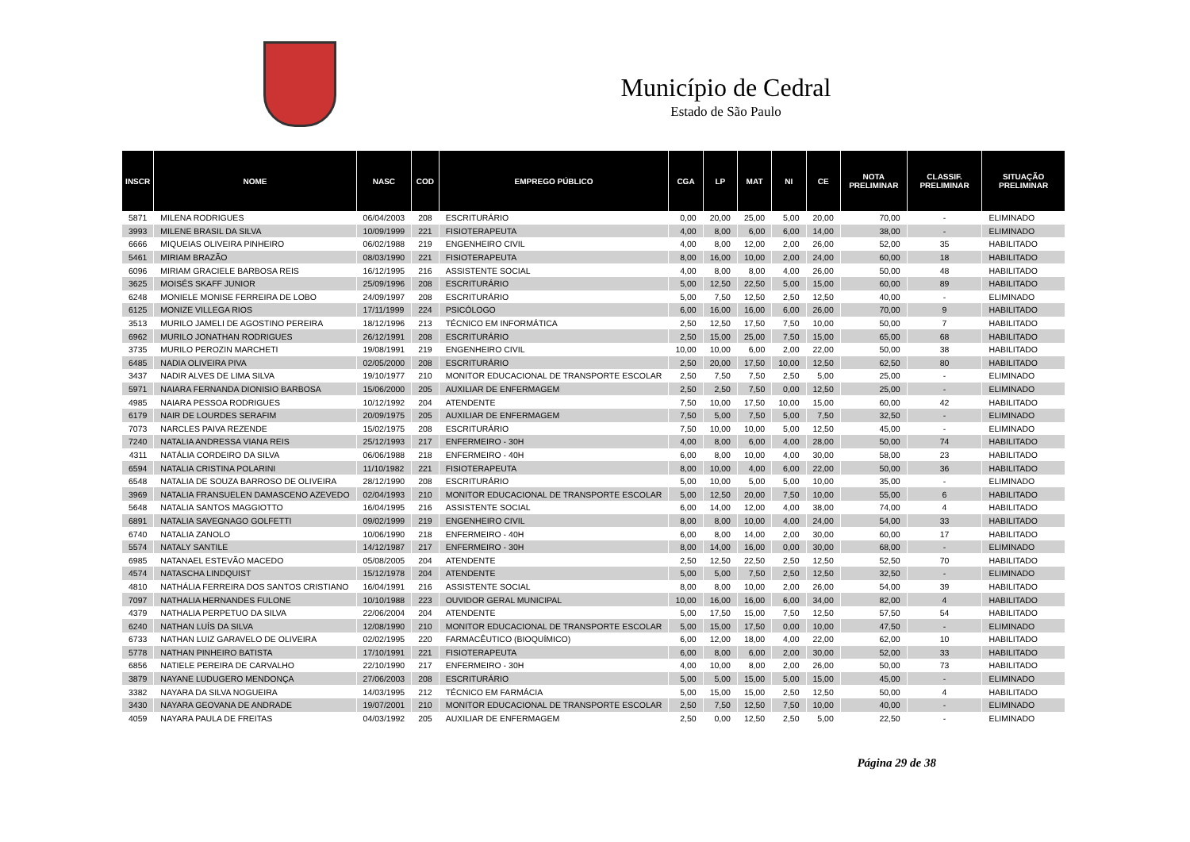Município de Cedral
Estado de São Paulo
| INSCR | NOME | NASC | COD | EMPREGO PÚBLICO | CGA | LP | MAT | NI | CE | NOTA PRELIMINAR | CLASSIF. PRELIMINAR | SITUAÇÃO PRELIMINAR |
| --- | --- | --- | --- | --- | --- | --- | --- | --- | --- | --- | --- | --- |
| 5871 | MILENA RODRIGUES | 06/04/2003 | 208 | ESCRITURÁRIO | 0,00 | 20,00 | 25,00 | 5,00 | 20,00 | 70,00 | - | ELIMINADO |
| 3993 | MILENE BRASIL DA SILVA | 10/09/1999 | 221 | FISIOTERAPEUTA | 4,00 | 8,00 | 6,00 | 6,00 | 14,00 | 38,00 | - | ELIMINADO |
| 6666 | MIQUEIAS OLIVEIRA PINHEIRO | 06/02/1988 | 219 | ENGENHEIRO CIVIL | 4,00 | 8,00 | 12,00 | 2,00 | 26,00 | 52,00 | 35 | HABILITADO |
| 5461 | MIRIAM BRAZÃO | 08/03/1990 | 221 | FISIOTERAPEUTA | 8,00 | 16,00 | 10,00 | 2,00 | 24,00 | 60,00 | 18 | HABILITADO |
| 6096 | MIRIAM GRACIELE BARBOSA REIS | 16/12/1995 | 216 | ASSISTENTE SOCIAL | 4,00 | 8,00 | 8,00 | 4,00 | 26,00 | 50,00 | 48 | HABILITADO |
| 3625 | MOISÉS SKAFF JUNIOR | 25/09/1996 | 208 | ESCRITURÁRIO | 5,00 | 12,50 | 22,50 | 5,00 | 15,00 | 60,00 | 89 | HABILITADO |
| 6248 | MONIELE MONISE FERREIRA DE LOBO | 24/09/1997 | 208 | ESCRITURÁRIO | 5,00 | 7,50 | 12,50 | 2,50 | 12,50 | 40,00 | - | ELIMINADO |
| 6125 | MONIZE VILLEGA RIOS | 17/11/1999 | 224 | PSICÓLOGO | 6,00 | 16,00 | 16,00 | 6,00 | 26,00 | 70,00 | 9 | HABILITADO |
| 3513 | MURILO JAMELI DE AGOSTINO PEREIRA | 18/12/1996 | 213 | TÉCNICO EM INFORMÁTICA | 2,50 | 12,50 | 17,50 | 7,50 | 10,00 | 50,00 | 7 | HABILITADO |
| 6962 | MURILO JONATHAN RODRIGUES | 26/12/1991 | 208 | ESCRITURÁRIO | 2,50 | 15,00 | 25,00 | 7,50 | 15,00 | 65,00 | 68 | HABILITADO |
| 3735 | MURILO PEROZIN MARCHETI | 19/08/1991 | 219 | ENGENHEIRO CIVIL | 10,00 | 10,00 | 6,00 | 2,00 | 22,00 | 50,00 | 38 | HABILITADO |
| 6485 | NADIA OLIVEIRA PIVA | 02/05/2000 | 208 | ESCRITURÁRIO | 2,50 | 20,00 | 17,50 | 10,00 | 12,50 | 62,50 | 80 | HABILITADO |
| 3437 | NADIR ALVES DE LIMA SILVA | 19/10/1977 | 210 | MONITOR EDUCACIONAL DE TRANSPORTE ESCOLAR | 2,50 | 7,50 | 7,50 | 2,50 | 5,00 | 25,00 | - | ELIMINADO |
| 5971 | NAIARA FERNANDA DIONISIO BARBOSA | 15/06/2000 | 205 | AUXILIAR DE ENFERMAGEM | 2,50 | 2,50 | 7,50 | 0,00 | 12,50 | 25,00 | - | ELIMINADO |
| 4985 | NAIARA PESSOA RODRIGUES | 10/12/1992 | 204 | ATENDENTE | 7,50 | 10,00 | 17,50 | 10,00 | 15,00 | 60,00 | 42 | HABILITADO |
| 6179 | NAIR DE LOURDES SERAFIM | 20/09/1975 | 205 | AUXILIAR DE ENFERMAGEM | 7,50 | 5,00 | 7,50 | 5,00 | 7,50 | 32,50 | - | ELIMINADO |
| 7073 | NARCLES PAIVA REZENDE | 15/02/1975 | 208 | ESCRITURÁRIO | 7,50 | 10,00 | 10,00 | 5,00 | 12,50 | 45,00 | - | ELIMINADO |
| 7240 | NATALIA ANDRESSA VIANA REIS | 25/12/1993 | 217 | ENFERMEIRO - 30H | 4,00 | 8,00 | 6,00 | 4,00 | 28,00 | 50,00 | 74 | HABILITADO |
| 4311 | NATÁLIA CORDEIRO DA SILVA | 06/06/1988 | 218 | ENFERMEIRO - 40H | 6,00 | 8,00 | 10,00 | 4,00 | 30,00 | 58,00 | 23 | HABILITADO |
| 6594 | NATALIA CRISTINA POLARINI | 11/10/1982 | 221 | FISIOTERAPEUTA | 8,00 | 10,00 | 4,00 | 6,00 | 22,00 | 50,00 | 36 | HABILITADO |
| 6548 | NATALIA DE SOUZA BARROSO DE OLIVEIRA | 28/12/1990 | 208 | ESCRITURÁRIO | 5,00 | 10,00 | 5,00 | 5,00 | 10,00 | 35,00 | - | ELIMINADO |
| 3969 | NATALIA FRANSUELEN DAMASCENO AZEVEDO | 02/04/1993 | 210 | MONITOR EDUCACIONAL DE TRANSPORTE ESCOLAR | 5,00 | 12,50 | 20,00 | 7,50 | 10,00 | 55,00 | 6 | HABILITADO |
| 5648 | NATALIA SANTOS MAGGIOTTO | 16/04/1995 | 216 | ASSISTENTE SOCIAL | 6,00 | 14,00 | 12,00 | 4,00 | 38,00 | 74,00 | 4 | HABILITADO |
| 6891 | NATALIA SAVEGNAGO GOLFETTI | 09/02/1999 | 219 | ENGENHEIRO CIVIL | 8,00 | 8,00 | 10,00 | 4,00 | 24,00 | 54,00 | 33 | HABILITADO |
| 6740 | NATALIA ZANOLO | 10/06/1990 | 218 | ENFERMEIRO - 40H | 6,00 | 8,00 | 14,00 | 2,00 | 30,00 | 60,00 | 17 | HABILITADO |
| 5574 | NATALY SANTILE | 14/12/1987 | 217 | ENFERMEIRO - 30H | 8,00 | 14,00 | 16,00 | 0,00 | 30,00 | 68,00 | - | ELIMINADO |
| 6985 | NATANAEL ESTEVÃO MACEDO | 05/08/2005 | 204 | ATENDENTE | 2,50 | 12,50 | 22,50 | 2,50 | 12,50 | 52,50 | 70 | HABILITADO |
| 4574 | NATASCHA LINDQUIST | 15/12/1978 | 204 | ATENDENTE | 5,00 | 5,00 | 7,50 | 2,50 | 12,50 | 32,50 | - | ELIMINADO |
| 4810 | NATHÁLIA FERREIRA DOS SANTOS CRISTIANO | 16/04/1991 | 216 | ASSISTENTE SOCIAL | 8,00 | 8,00 | 10,00 | 2,00 | 26,00 | 54,00 | 39 | HABILITADO |
| 7097 | NATHALIA HERNANDES FULONE | 10/10/1988 | 223 | OUVIDOR GERAL MUNICIPAL | 10,00 | 16,00 | 16,00 | 6,00 | 34,00 | 82,00 | 4 | HABILITADO |
| 4379 | NATHALIA PERPETUO DA SILVA | 22/06/2004 | 204 | ATENDENTE | 5,00 | 17,50 | 15,00 | 7,50 | 12,50 | 57,50 | 54 | HABILITADO |
| 6240 | NATHAN LUÍS DA SILVA | 12/08/1990 | 210 | MONITOR EDUCACIONAL DE TRANSPORTE ESCOLAR | 5,00 | 15,00 | 17,50 | 0,00 | 10,00 | 47,50 | - | ELIMINADO |
| 6733 | NATHAN LUIZ GARAVELO DE OLIVEIRA | 02/02/1995 | 220 | FARMACÊUTICO (BIOQUÍMICO) | 6,00 | 12,00 | 18,00 | 4,00 | 22,00 | 62,00 | 10 | HABILITADO |
| 5778 | NATHAN PINHEIRO BATISTA | 17/10/1991 | 221 | FISIOTERAPEUTA | 6,00 | 8,00 | 6,00 | 2,00 | 30,00 | 52,00 | 33 | HABILITADO |
| 6856 | NATIELE PEREIRA DE CARVALHO | 22/10/1990 | 217 | ENFERMEIRO - 30H | 4,00 | 10,00 | 8,00 | 2,00 | 26,00 | 50,00 | 73 | HABILITADO |
| 3879 | NAYANE LUDUGERO MENDONÇA | 27/06/2003 | 208 | ESCRITURÁRIO | 5,00 | 5,00 | 15,00 | 5,00 | 15,00 | 45,00 | - | ELIMINADO |
| 3382 | NAYARA DA SILVA NOGUEIRA | 14/03/1995 | 212 | TÉCNICO EM FARMÁCIA | 5,00 | 15,00 | 15,00 | 2,50 | 12,50 | 50,00 | 4 | HABILITADO |
| 3430 | NAYARA GEOVANA DE ANDRADE | 19/07/2001 | 210 | MONITOR EDUCACIONAL DE TRANSPORTE ESCOLAR | 2,50 | 7,50 | 12,50 | 7,50 | 10,00 | 40,00 | - | ELIMINADO |
| 4059 | NAYARA PAULA DE FREITAS | 04/03/1992 | 205 | AUXILIAR DE ENFERMAGEM | 2,50 | 0,00 | 12,50 | 2,50 | 5,00 | 22,50 | - | ELIMINADO |
Página 29 de 38